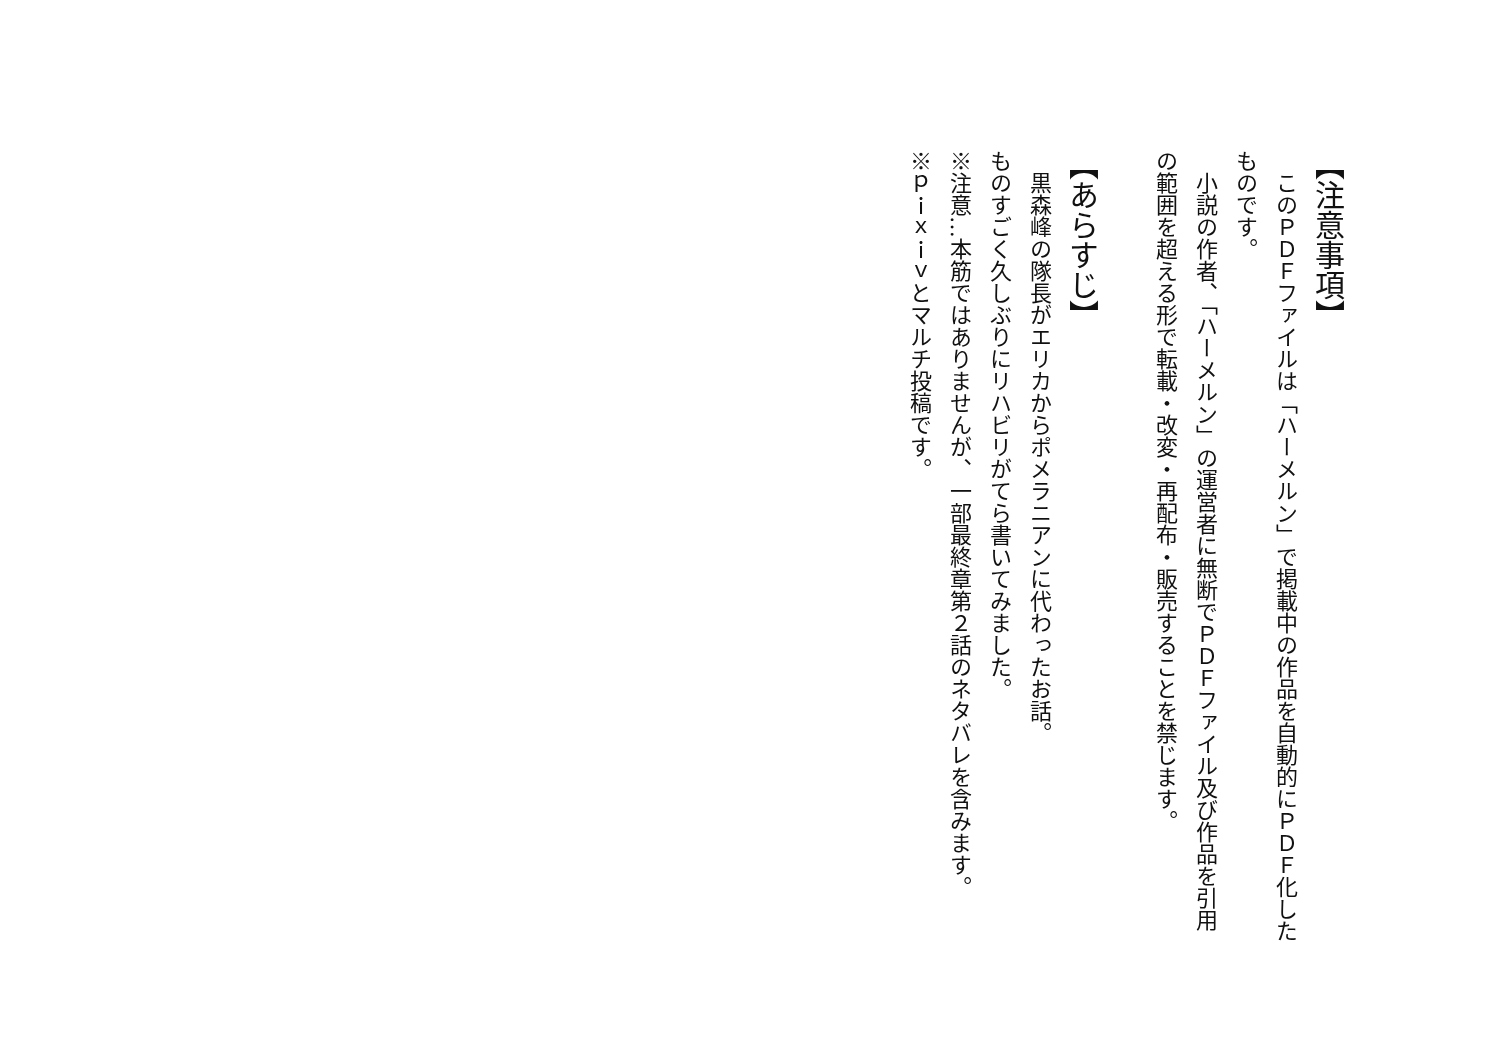【注意事項】
　このＰＤＦファイルは「ハーメルン」で掲載中の作品を自動的にＰＤＦ化したものです。
　小説の作者、「ハーメルン」の運営者に無断でＰＤＦファイル及び作品を引用の範囲を超える形で転載・改変・再配布・販売することを禁じます。
【あらすじ】
　黒森峰の隊長がエリカからポメラニアンに代わったお話。
ものすごく久しぶりにリハビリがてら書いてみました。
※注意…本筋ではありませんが、一部最終章第２話のネタバレを含みます。
※ｐｉｘｉｖとマルチ投稿です。